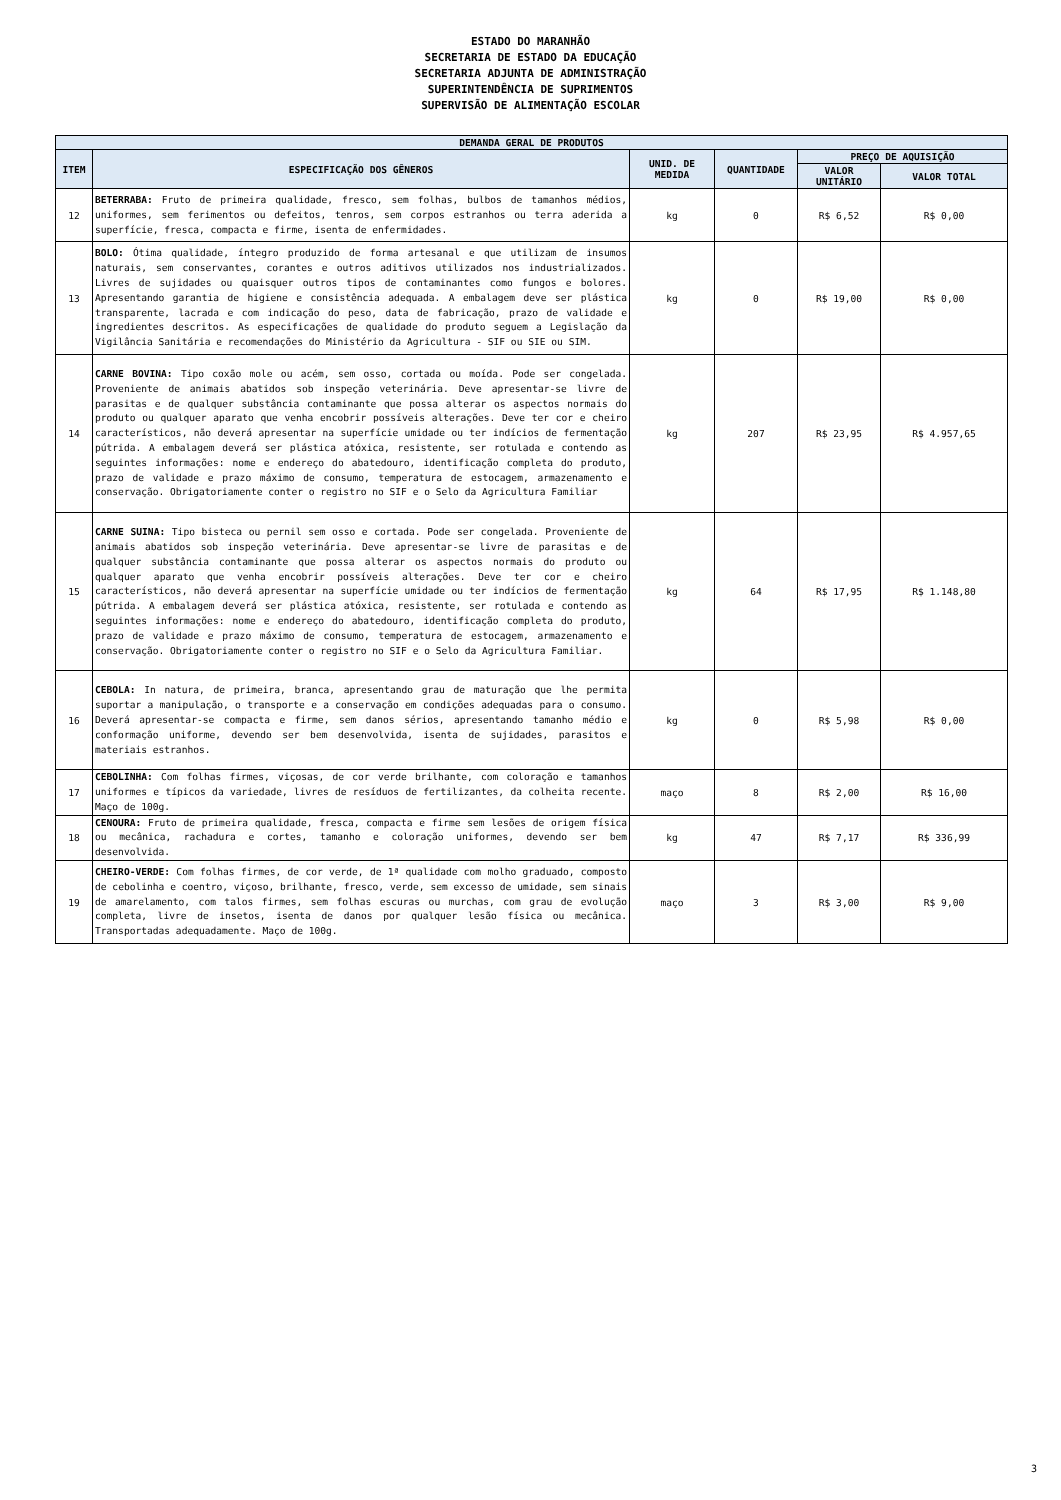ESTADO DO MARANHÃO
SECRETARIA DE ESTADO DA EDUCAÇÃO
SECRETARIA ADJUNTA DE ADMINISTRAÇÃO
SUPERINTENDÊNCIA DE SUPRIMENTOS
SUPERVISÃO DE ALIMENTAÇÃO ESCOLAR
| DEMANDA GERAL DE PRODUTOS | | | | | |
| --- | --- | --- | --- | --- | --- |
| ITEM | ESPECIFICAÇÃO DOS GÊNEROS | UNID. DE MEDIDA | QUANTIDADE | PREÇO DE AQUISIÇÃO | |
| | | | | VALOR UNITÁRIO | VALOR TOTAL |
| 12 | BETERRABA: Fruto de primeira qualidade, fresco, sem folhas, bulbos de tamanhos médios, uniformes, sem ferimentos ou defeitos, tenros, sem corpos estranhos ou terra aderida a superfície, fresca, compacta e firme, isenta de enfermidades. | kg | 0 | R$ 6,52 | R$ 0,00 |
| 13 | BOLO: Ótima qualidade, íntegro produzido de forma artesanal e que utilizam de insumos naturais, sem conservantes, corantes e outros aditivos utilizados nos industrializados. Livres de sujidades ou quaisquer outros tipos de contaminantes como fungos e bolores. Apresentando garantia de higiene e consistência adequada. A embalagem deve ser plástica transparente, lacrada e com indicação do peso, data de fabricação, prazo de validade e ingredientes descritos. As especificações de qualidade do produto seguem a Legislação da Vigilância Sanitária e recomendações do Ministério da Agricultura - SIF ou SIE ou SIM. | kg | 0 | R$ 19,00 | R$ 0,00 |
| 14 | CARNE BOVINA: Tipo coxão mole ou acém, sem osso, cortada ou moída. Pode ser congelada. Proveniente de animais abatidos sob inspeção veterinária. Deve apresentar-se livre de parasitas e de qualquer substância contaminante que possa alterar os aspectos normais do produto ou qualquer aparato que venha encobrir possíveis alterações. Deve ter cor e cheiro característicos, não deverá apresentar na superfície umidade ou ter indícios de fermentação pútrida. A embalagem deverá ser plástica atóxica, resistente, ser rotulada e contendo as seguintes informações: nome e endereço do abatedouro, identificação completa do produto, prazo de validade e prazo máximo de consumo, temperatura de estocagem, armazenamento e conservação. Obrigatoriamente conter o registro no SIF e o Selo da Agricultura Familiar | kg | 207 | R$ 23,95 | R$ 4.957,65 |
| 15 | CARNE SUINA: Tipo bisteca ou pernil sem osso e cortada. Pode ser congelada. Proveniente de animais abatidos sob inspeção veterinária. Deve apresentar-se livre de parasitas e de qualquer substância contaminante que possa alterar os aspectos normais do produto ou qualquer aparato que venha encobrir possíveis alterações. Deve ter cor e cheiro característicos, não deverá apresentar na superfície umidade ou ter indícios de fermentação pútrida. A embalagem deverá ser plástica atóxica, resistente, ser rotulada e contendo as seguintes informações: nome e endereço do abatedouro, identificação completa do produto, prazo de validade e prazo máximo de consumo, temperatura de estocagem, armazenamento e conservação. Obrigatoriamente conter o registro no SIF e o Selo da Agricultura Familiar. | kg | 64 | R$ 17,95 | R$ 1.148,80 |
| 16 | CEBOLA: In natura, de primeira, branca, apresentando grau de maturação que lhe permita suportar a manipulação, o transporte e a conservação em condições adequadas para o consumo. Deverá apresentar-se compacta e firme, sem danos sérios, apresentando tamanho médio e conformação uniforme, devendo ser bem desenvolvida, isenta de sujidades, parasitos e materiais estranhos. | kg | 0 | R$ 5,98 | R$ 0,00 |
| 17 | CEBOLINHA: Com folhas firmes, viçosas, de cor verde brilhante, com coloração e tamanhos uniformes e típicos da variedade, livres de resíduos de fertilizantes, da colheita recente. Maço de 100g. | maço | 8 | R$ 2,00 | R$ 16,00 |
| 18 | CENOURA: Fruto de primeira qualidade, fresca, compacta e firme sem lesões de origem física ou mecânica, rachadura e cortes, tamanho e coloração uniformes, devendo ser bem desenvolvida. | kg | 47 | R$ 7,17 | R$ 336,99 |
| 19 | CHEIRO-VERDE: Com folhas firmes, de cor verde, de 1ª qualidade com molho graduado, composto de cebolinha e coentro, viçoso, brilhante, fresco, verde, sem excesso de umidade, sem sinais de amarelamento, com talos firmes, sem folhas escuras ou murchas, com grau de evolução completa, livre de insetos, isenta de danos por qualquer lesão física ou mecânica. Transportadas adequadamente. Maço de 100g. | maço | 3 | R$ 3,00 | R$ 9,00 |
3